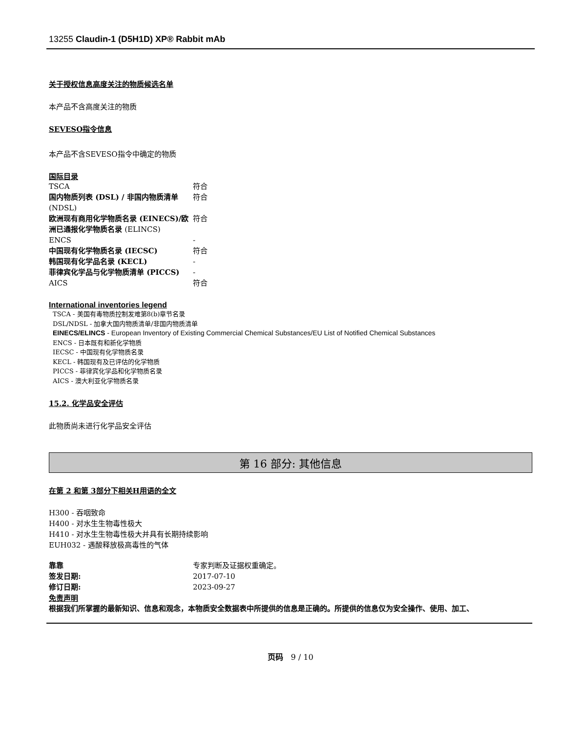13255 Claudin-1 (D5H1D) XP® Rabbit mAb
关于授权信息高度关注的物质候选名单
本产品不含高度关注的物质
SEVESO指令信息
本产品不含SEVESO指令中确定的物质
国际目录
| TSCA | 符合 |
| 国内物质列表 (DSL) / 非国内物质清单 (NDSL) | 符合 |
| 欧洲现有商用化学物质名录 (EINECS)/欧洲已通报化学物质名录 (ELINCS) | 符合 |
| ENCS | - |
| 中国现有化学物质名录 (IECSC) | 符合 |
| 韩国现有化学品名录 (KECL) | - |
| 菲律宾化学品与化学物质清单 (PICCS) | - |
| AICS | 符合 |
International inventories legend
TSCA - 美国有毒物质控制发难第8(b)章节名录
DSL/NDSL - 加拿大国内物质清单/非国内物质清单
EINECS/ELINCS - European Inventory of Existing Commercial Chemical Substances/EU List of Notified Chemical Substances
ENCS - 日本既有和新化学物质
IECSC - 中国现有化学物质名录
KECL - 韩国现有及已评估的化学物质
PICCS - 菲律宾化学品和化学物质名录
AICS - 澳大利亚化学物质名录
15.2. 化学品安全评估
此物质尚未进行化学品安全评估
第 16 部分: 其他信息
在第 2 和第 3部分下相关H用语的全文
H300 - 吞咽致命
H400 - 对水生生物毒性极大
H410 - 对水生生物毒性极大并具有长期持续影响
EUH032 - 遇酸释放极高毒性的气体
| 靠靠 | 专家判断及证据权重确定。 |
| 签发日期: | 2017-07-10 |
| 修订日期: | 2023-09-27 |
免责声明
根据我们所掌握的最新知识、信息和观念，本物质安全数据表中所提供的信息是正确的。所提供的信息仅为安全操作、使用、加工、
页码 9 / 10